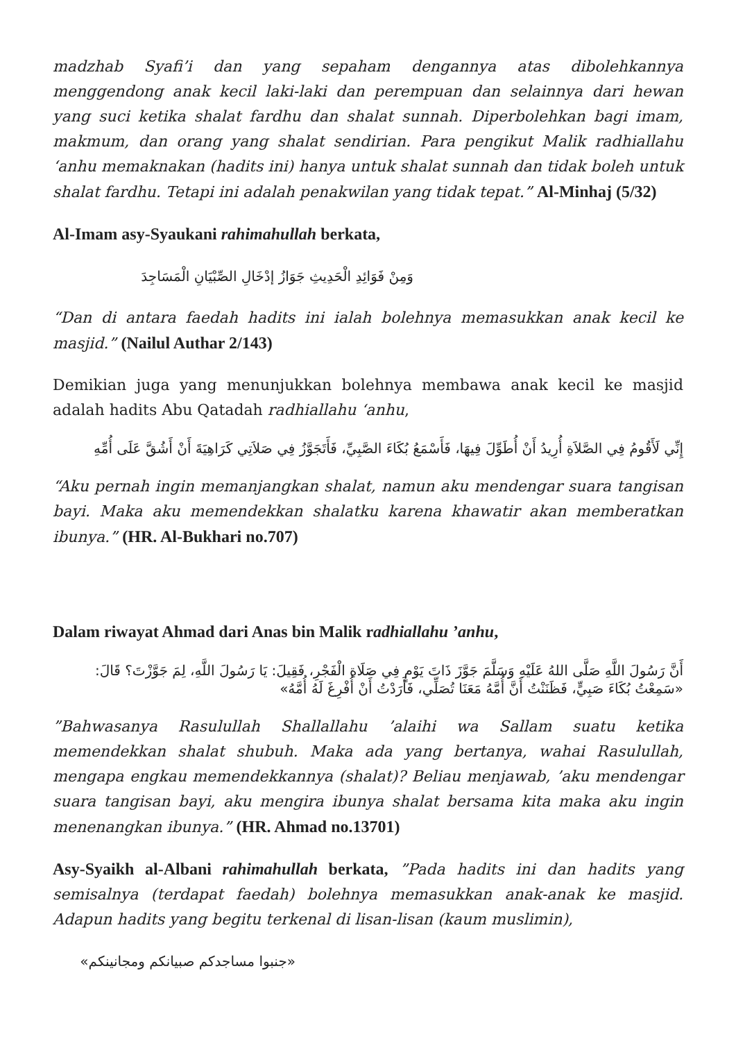madzhab Syafi’i dan yang sepaham dengannya atas dibolehkannya menggendong anak kecil laki-laki dan perempuan dan selainnya dari hewan yang suci ketika shalat fardhu dan shalat sunnah. Diperbolehkan bagi imam, makmum, dan orang yang shalat sendirian. Para pengikut Malik radhiallahu ‘anhu memaknakan (hadits ini) hanya untuk shalat sunnah dan tidak boleh untuk shalat fardhu. Tetapi ini adalah penakwilan yang tidak tepat.” Al-Minhaj (5/32)
Al-Imam asy-Syaukani rahimahullah berkata,
وَمِنْ فَوَائِدِ الْحَدِيثِ جَوَازُ إدْخَالِ الصِّبْيَانِ الْمَسَاجِدَ
“Dan di antara faedah hadits ini ialah bolehnya memasukkan anak kecil ke masjid.” (Nailul Authar 2/143)
Demikian juga yang menunjukkan bolehnya membawa anak kecil ke masjid adalah hadits Abu Qatadah radhiallahu ‘anhu,
إِنِّي لَأَقُومُ فِي الصَّلاَةِ أُرِيدُ أَنْ أُطَوِّلَ فِيهَا، فَأَسْمَعُ بُكَاءَ الصَّبِيِّ، فَأَتَجَوَّزُ فِي صَلاَتِي كَرَاهِيَةَ أَنْ أَشُقَّ عَلَى أُمِّهِ
“Aku pernah ingin memanjangkan shalat, namun aku mendengar suara tangisan bayi. Maka aku memendekkan shalatku karena khawatir akan memberatkan ibunya.” (HR. Al-Bukhari no.707)
Dalam riwayat Ahmad dari Anas bin Malik radhiallahu ’anhu,
أَنَّ رَسُولَ اللَّهِ صَلَّى اللهُ عَلَيْهِ وَسَلَّمَ جَوَّزَ ذَاتَ يَوْمٍ فِي صَلَاةِ الْفَجْرِ، فَقِيلَ: يَا رَسُولَ اللَّهِ، لِمَ جَوَّزْتَ؟ قَالَ: «سَمِعْتُ بُكَاءَ صَبِيٍّ، فَظَنَنْتُ أَنَّ أُمَّهُ مَعَنَا تُصَلِّي، فَأَرَدْتُ أَنْ أُفْرِغَ لَهُ أُمَّهُ»
”Bahwasanya Rasulullah Shallallahu ’alaihi wa Sallam suatu ketika memendekkan shalat shubuh. Maka ada yang bertanya, wahai Rasulullah, mengapa engkau memendekkannya (shalat)? Beliau menjawab, ’aku mendengar suara tangisan bayi, aku mengira ibunya shalat bersama kita maka aku ingin menenangkan ibunya.” (HR. Ahmad no.13701)
Asy-Syaikh al-Albani rahimahullah berkata, ”Pada hadits ini dan hadits yang semisalnya (terdapat faedah) bolehnya memasukkan anak-anak ke masjid. Adapun hadits yang begitu terkenal di lisan-lisan (kaum muslimin),
«جنبوا مساجدكم صبيانكم ومجانينكم»